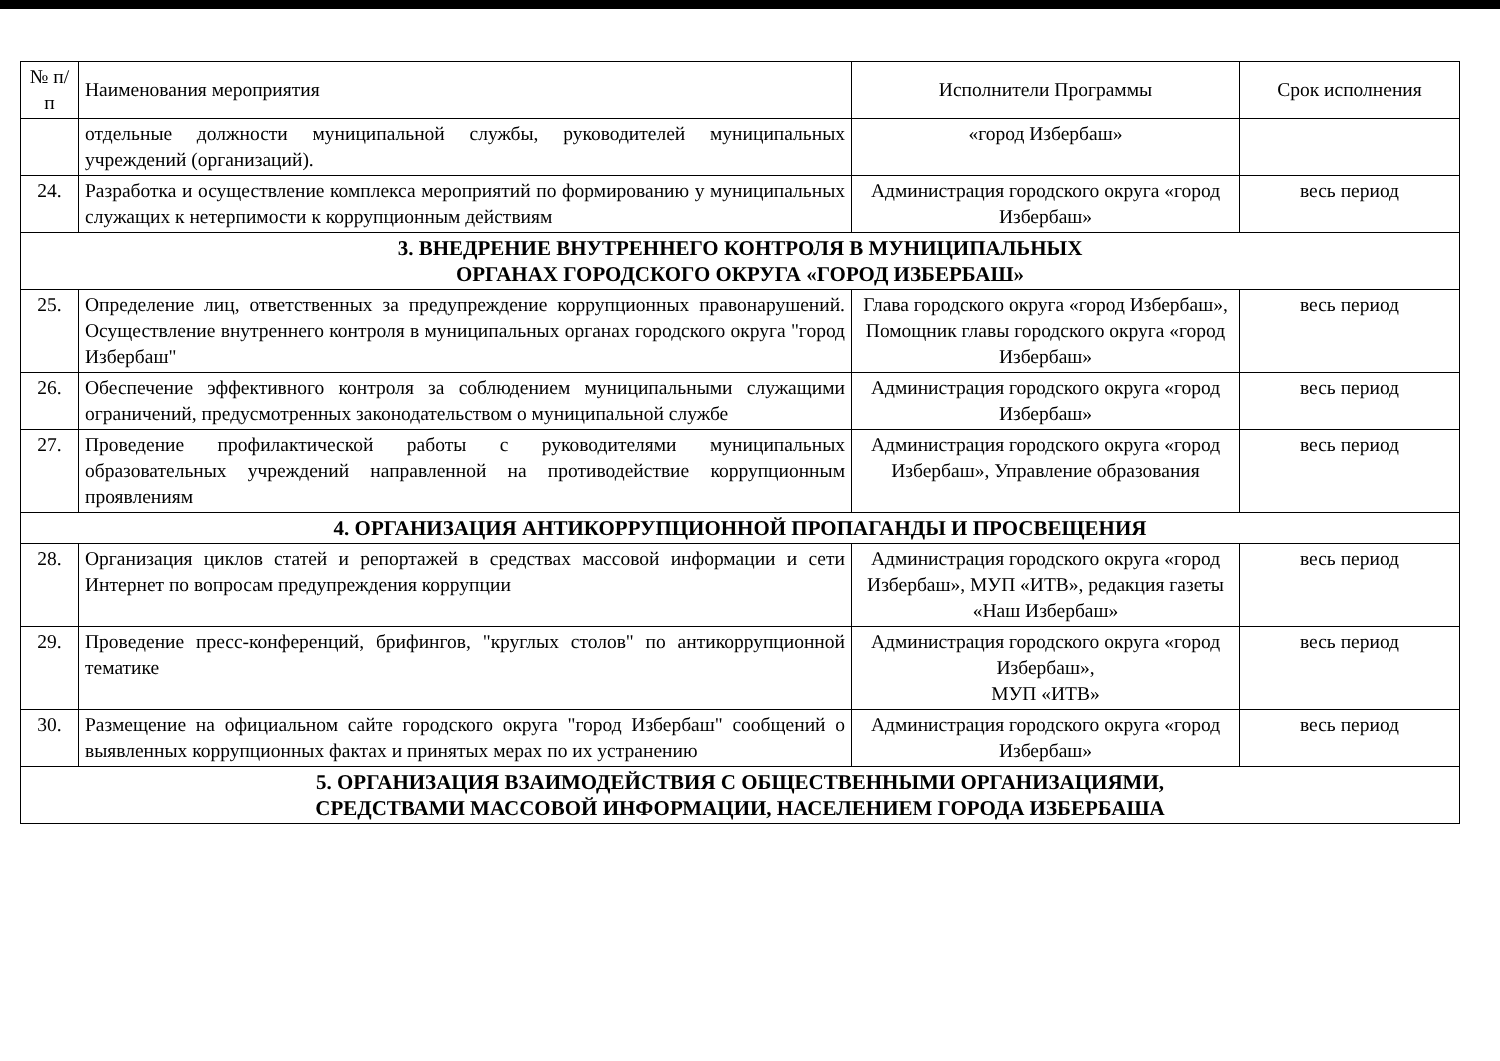| № п/п | Наименования мероприятия | Исполнители Программы | Срок исполнения |
| --- | --- | --- | --- |
| | отдельные должности муниципальной службы, руководителей муниципальных учреждений (организаций). | «город Избербаш» | |
| 24. | Разработка и осуществление комплекса мероприятий по формированию у муниципальных служащих к нетерпимости к коррупционным действиям | Администрация городского округа «город Избербаш» | весь период |
| 3. ВНЕДРЕНИЕ ВНУТРЕННЕГО КОНТРОЛЯ В МУНИЦИПАЛЬНЫХ ОРГАНАХ ГОРОДСКОГО ОКРУГА «ГОРОД ИЗБЕРБАШ» | | | |
| 25. | Определение лиц, ответственных за предупреждение коррупционных правонарушений. Осуществление внутреннего контроля в муниципальных органах городского округа "город Избербаш" | Глава городского округа «город Избербаш», Помощник главы городского округа «город Избербаш» | весь период |
| 26. | Обеспечение эффективного контроля за соблюдением муниципальными служащими ограничений, предусмотренных законодательством о муниципальной службе | Администрация городского округа «город Избербаш» | весь период |
| 27. | Проведение профилактической работы с руководителями муниципальных образовательных учреждений направленной на противодействие коррупционным проявлениям | Администрация городского округа «город Избербаш», Управление образования | весь период |
| 4. ОРГАНИЗАЦИЯ АНТИКОРРУПЦИОННОЙ ПРОПАГАНДЫ И ПРОСВЕЩЕНИЯ | | | |
| 28. | Организация циклов статей и репортажей в средствах массовой информации и сети Интернет по вопросам предупреждения коррупции | Администрация городского округа «город Избербаш», МУП «ИТВ», редакция газеты «Наш Избербаш» | весь период |
| 29. | Проведение пресс-конференций, брифингов, "круглых столов" по антикоррупционной тематике | Администрация городского округа «город Избербаш», МУП «ИТВ» | весь период |
| 30. | Размещение на официальном сайте городского округа "город Избербаш" сообщений о выявленных коррупционных фактах и принятых мерах по их устранению | Администрация городского округа «город Избербаш» | весь период |
| 5. ОРГАНИЗАЦИЯ ВЗАИМОДЕЙСТВИЯ С ОБЩЕСТВЕННЫМИ ОРГАНИЗАЦИЯМИ, СРЕДСТВАМИ МАССОВОЙ ИНФОРМАЦИИ, НАСЕЛЕНИЕМ ГОРОДА ИЗБЕРБАША | | | |